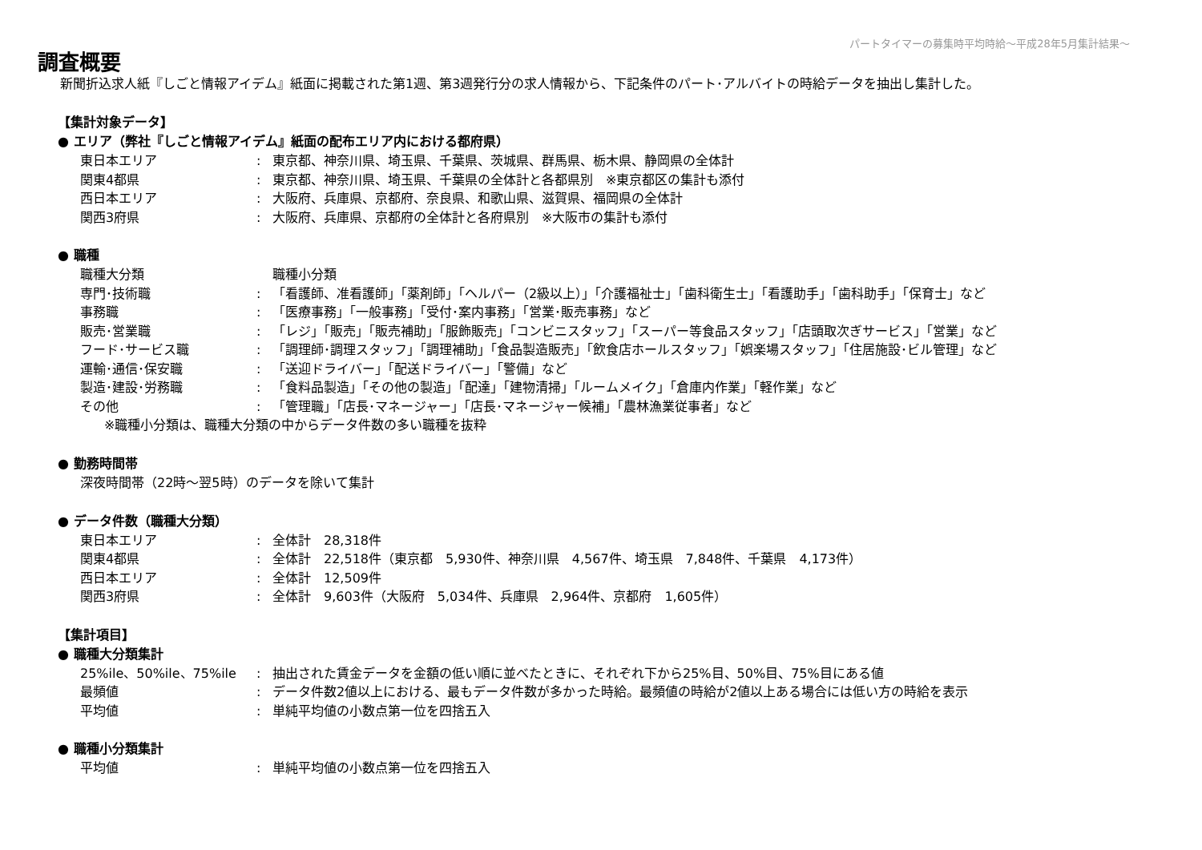パートタイマーの募集時平均時給～平成28年5月集計結果～
調査概要
新聞折込求人紙『しごと情報アイデム』紙面に掲載された第1週、第3週発行分の求人情報から、下記条件のパート･アルバイトの時給データを抽出し集計した。
【集計対象データ】
● エリア（弊社『しごと情報アイデム』紙面の配布エリア内における都府県）
| 東日本エリア | : | 東京都、神奈川県、埼玉県、千葉県、茨城県、群馬県、栃木県、静岡県の全体計 |
| 関東4都県 | : | 東京都、神奈川県、埼玉県、千葉県の全体計と各都県別 ※東京都区の集計も添付 |
| 西日本エリア | : | 大阪府、兵庫県、京都府、奈良県、和歌山県、滋賀県、福岡県の全体計 |
| 関西3府県 | : | 大阪府、兵庫県、京都府の全体計と各府県別 ※大阪市の集計も添付 |
● 職種
| 職種大分類 | | 職種小分類 |
| 専門･技術職 | : | 「看護師、准看護師」「薬剤師」「ヘルパー（2級以上）」「介護福祉士」「歯科衛生士」「看護助手」「歯科助手」「保育士」など |
| 事務職 | : | 「医療事務」「一般事務」「受付･案内事務」「営業･販売事務」など |
| 販売･営業職 | : | 「レジ」「販売」「販売補助」「服飾販売」「コンビニスタッフ」「スーパー等食品スタッフ」「店頭取次ぎサービス」「営業」など |
| フード･サービス職 | : | 「調理師･調理スタッフ」「調理補助」「食品製造販売」「飲食店ホールスタッフ」「娯楽場スタッフ」「住居施設･ビル管理」など |
| 運輸･通信･保安職 | : | 「送迎ドライバー」「配送ドライバー」「警備」など |
| 製造･建設･労務職 | : | 「食料品製造」「その他の製造」「配達」「建物清掃」「ルームメイク」「倉庫内作業」「軽作業」など |
| その他 | : | 「管理職」「店長･マネージャー」「店長･マネージャー候補」「農林漁業従事者」など |
※職種小分類は、職種大分類の中からデータ件数の多い職種を抜粋
● 勤務時間帯
| 深夜時間帯（22時～翌5時）のデータを除いて集計 |
● データ件数（職種大分類）
| 東日本エリア | : | 全体計 28,318件 |
| 関東4都県 | : | 全体計 22,518件（東京都 5,930件、神奈川県 4,567件、埼玉県 7,848件、千葉県 4,173件） |
| 西日本エリア | : | 全体計 12,509件 |
| 関西3府県 | : | 全体計 9,603件（大阪府 5,034件、兵庫県 2,964件、京都府 1,605件） |
【集計項目】
● 職種大分類集計
| 25%ile、50%ile、75%ile | : | 抽出された賃金データを金額の低い順に並べたときに、それぞれ下から25%目、50%目、75%目にある値 |
| 最頻値 | : | データ件数2値以上における、最もデータ件数が多かった時給。最頻値の時給が2値以上ある場合には低い方の時給を表示 |
| 平均値 | : | 単純平均値の小数点第一位を四捨五入 |
● 職種小分類集計
| 平均値 | : | 単純平均値の小数点第一位を四捨五入 |